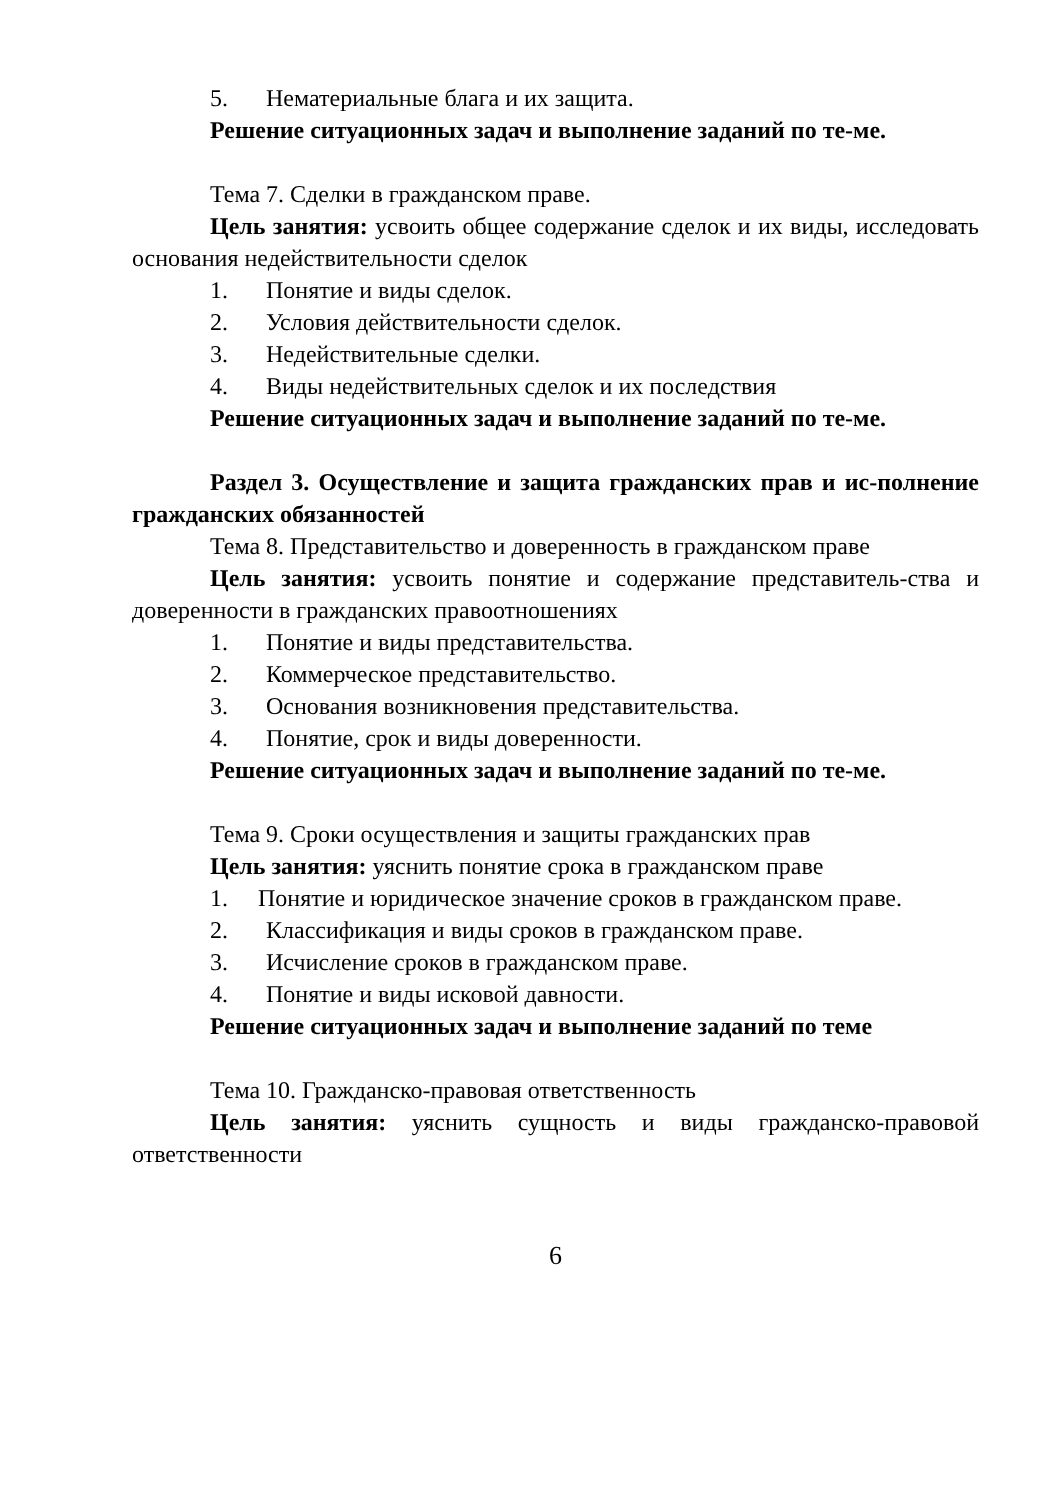5. Нематериальные блага и их защита.
Решение ситуационных задач и выполнение заданий по те-ме.
Тема 7. Сделки в гражданском праве.
Цель занятия: усвоить общее содержание сделок и их виды, исследовать основания недействительности сделок
1. Понятие и виды сделок.
2. Условия действительности сделок.
3. Недействительные сделки.
4. Виды недействительных сделок и их последствия
Решение ситуационных задач и выполнение заданий по те-ме.
Раздел 3. Осуществление и защита гражданских прав и ис-полнение гражданских обязанностей
Тема 8. Представительство и доверенность в гражданском праве
Цель занятия: усвоить понятие и содержание представитель-ства и доверенности в гражданских правоотношениях
1. Понятие и виды представительства.
2. Коммерческое представительство.
3. Основания возникновения представительства.
4. Понятие, срок и виды доверенности.
Решение ситуационных задач и выполнение заданий по те-ме.
Тема 9. Сроки осуществления и защиты гражданских прав
Цель занятия: уяснить понятие срока в гражданском праве
1. Понятие и юридическое значение сроков в гражданском праве.
2. Классификация и виды сроков в гражданском праве.
3. Исчисление сроков в гражданском праве.
4. Понятие и виды исковой давности.
Решение ситуационных задач и выполнение заданий по теме
Тема 10. Гражданско-правовая ответственность
Цель занятия: уяснить сущность и виды гражданско-правовой ответственности
6